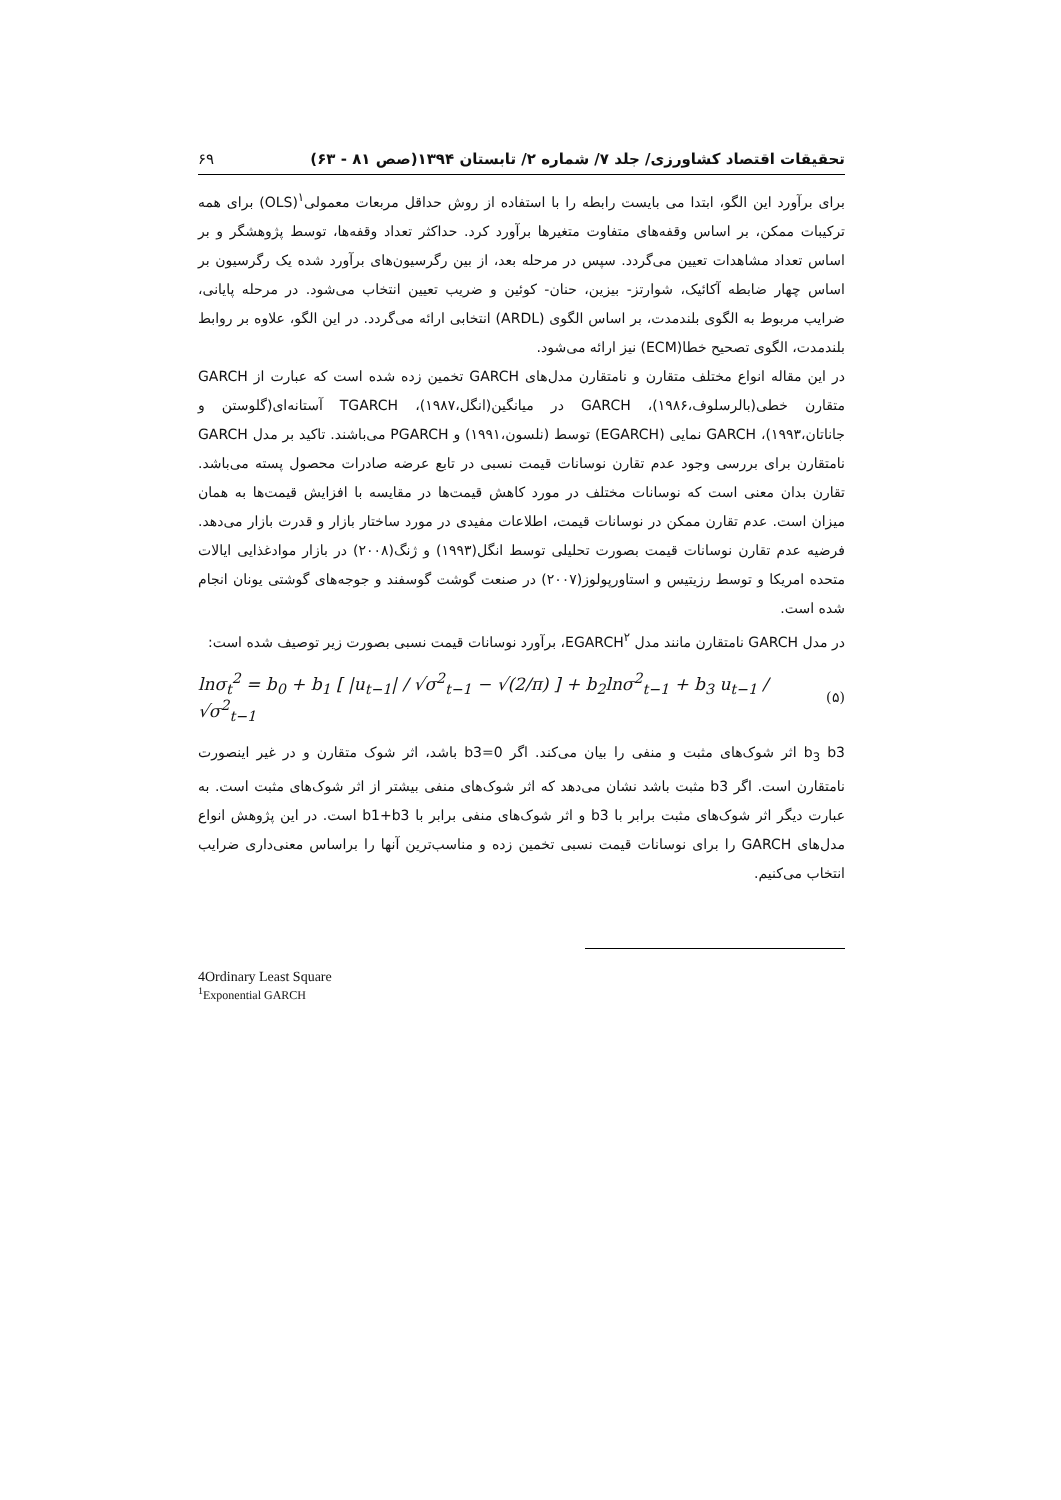تحقیقات اقتصاد کشاورزی/ جلد ۷/ شماره ۲/ تابستان ۱۳۹۴(صص ۸۱ - ۶۳) ۶۹
برای برآورد این الگو، ابتدا می بایست رابطه را با استفاده از روش حداقل مربعات معمولی<sup>۱</sup>(OLS) برای همه ترکیبات ممکن، بر اساس وقفه‌های متفاوت متغیرها برآورد کرد. حداکثر تعداد وقفه‌ها، توسط پژوهشگر و بر اساس تعداد مشاهدات تعیین می‌گردد. سپس در مرحله بعد، از بین رگرسیون‌های برآورد شده یک رگرسیون بر اساس چهار ضابطه آکائیک، شوارتز- بیزین، حنان- کوئین و ضریب تعیین انتخاب می‌شود. در مرحله پایانی، ضرایب مربوط به الگوی بلندمدت، بر اساس الگوی (ARDL) انتخابی ارائه می‌گردد. در این الگو، علاوه بر روابط بلندمدت، الگوی تصحیح خطا(ECM) نیز ارائه می‌شود.
در این مقاله انواع مختلف متقارن و نامتقارن مدل‌های GARCH تخمین زده شده است که عبارت از GARCH متقارن خطی(بالرسلوف،۱۹۸۶)، GARCH در میانگین(انگل،۱۹۸۷)، TGARCH آستانه‌ای(گلوستن و جاناتان،۱۹۹۳)، GARCH نمایی (EGARCH) توسط (نلسون،۱۹۹۱) و PGARCH می‌باشند. تاکید بر مدل GARCH نامتقارن برای بررسی وجود عدم تقارن نوسانات قیمت نسبی در تابع عرضه صادرات محصول پسته می‌باشد. تقارن بدان معنی است که نوسانات مختلف در مورد کاهش قیمت‌ها در مقایسه با افزایش قیمت‌ها به همان میزان است. عدم تقارن ممکن در نوسانات قیمت، اطلاعات مفیدی در مورد ساختار بازار و قدرت بازار می‌دهد. فرضیه عدم تقارن نوسانات قیمت بصورت تحلیلی توسط انگل(۱۹۹۳) و ژنگ(۲۰۰۸) در بازار موادغذایی ایالات متحده امریکا و توسط رزیتیس و استاورپولوز(۲۰۰۷) در صنعت گوشت گوسفند و جوجه‌های گوشتی یونان انجام شده است.
در مدل GARCH نامتقارن مانند مدل EGARCH<sup>۲</sup>، برآورد نوسانات قیمت نسبی بصورت زیر توصیف شده است:
lnσ<sub>t</sub><sup>2</sup> = b<sub>0</sub> + b<sub>1</sub> [ |u<sub>t−1</sub>| / √σ<sup>2</sup><sub>t−1</sub> − √(2/π) ] + b<sub>2</sub>lnσ<sup>2</sup><sub>t−1</sub> + b<sub>3</sub> u<sub>t−1</sub> / √σ<sup>2</sup><sub>t−1</sub> (۵)
b<sub>3</sub> b3 اثر شوک‌های مثبت و منفی را بیان می‌کند. اگر b3=0 باشد، اثر شوک متقارن و در غیر اینصورت نامتقارن است. اگر b3 مثبت باشد نشان می‌دهد که اثر شوک‌های منفی بیشتر از اثر شوک‌های مثبت است. به عبارت دیگر اثر شوک‌های مثبت برابر با b3 و اثر شوک‌های منفی برابر با b1+b3 است. در این پژوهش انواع مدل‌های GARCH را برای نوسانات قیمت نسبی تخمین زده و مناسب‌ترین آنها را براساس معنی‌داری ضرایب انتخاب می‌کنیم.
4Ordinary Least Square
<sup>1</sup> Exponential GARCH